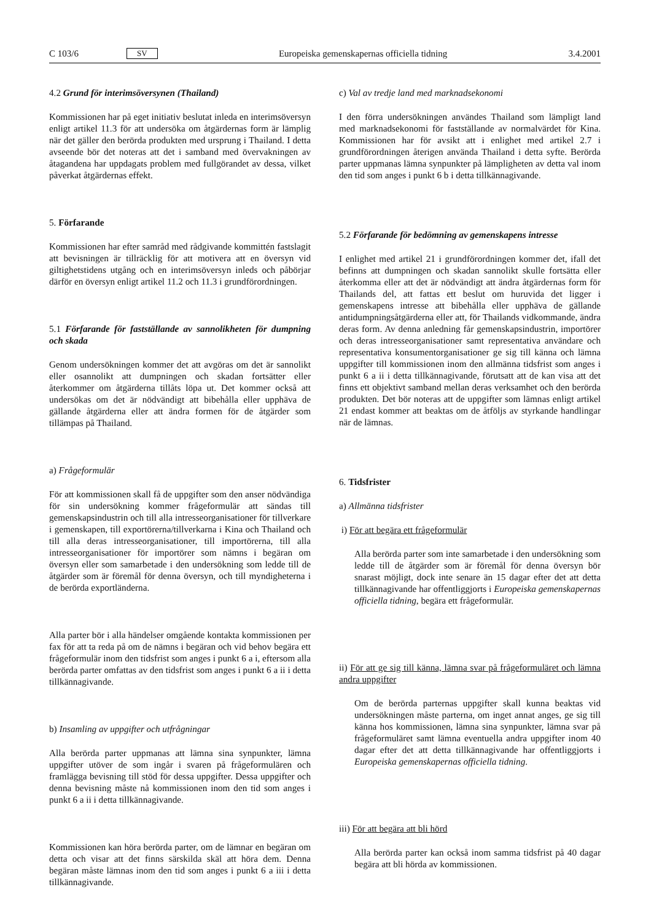C 103/6 SV Europeiska gemenskapernas officiella tidning 3.4.2001
4.2 Grund för interimsöversynen (Thailand)
Kommissionen har på eget initiativ beslutat inleda en interims­översyn enligt artikel 11.3 för att undersöka om åtgärdernas form är lämplig när det gäller den berörda produkten med ursprung i Thailand. I detta avseende bör det noteras att det i samband med övervakningen av åtagandena har uppdagats problem med fullgörandet av dessa, vilket påverkat åtgärdernas effekt.
5. Förfarande
Kommissionen har efter samråd med rådgivande kommittén fastslagit att bevisningen är tillräcklig för att motivera att en översyn vid giltighetstidens utgång och en interimsöversyn in­leds och påbörjar därför en översyn enligt artikel 11.2 och 11.3 i grundförordningen.
5.1 Förfarande för fastställande av sannolikheten för dump­ning och skada
Genom undersökningen kommer det att avgöras om det är sannolikt eller osannolikt att dumpningen och skadan fortsätter eller återkommer om åtgärderna tillåts löpa ut. Det kommer också att undersökas om det är nödvändigt att bibehålla eller upphäva de gällande åtgärderna eller att ändra formen för de åtgärder som tillämpas på Thailand.
a) Frågeformulär
För att kommissionen skall få de uppgifter som den anser nödvändiga för sin undersökning kommer frågeformulär att sändas till gemenskapsindustrin och till alla intresseorganisatio­ner för tillverkare i gemenskapen, till exportörerna/tillverkarna i Kina och Thailand och till alla deras intresseorganisationer, till importörerna, till alla intresseorganisationer för importörer som nämns i begäran om översyn eller som samarbetade i den undersökning som ledde till de åtgärder som är föremål för denna översyn, och till myndigheterna i de berörda export­länderna.
Alla parter bör i alla händelser omgående kontakta kommis­sionen per fax för att ta reda på om de nämns i begäran och vid behov begära ett frågeformulär inom den tidsfrist som anges i punkt 6 a i, eftersom alla berörda parter omfattas av den tidsfrist som anges i punkt 6 a ii i detta tillkännagivande.
b) Insamling av uppgifter och utfrågningar
Alla berörda parter uppmanas att lämna sina synpunkter, lämna uppgifter utöver de som ingår i svaren på frågeformu­lären och framlägga bevisning till stöd för dessa uppgifter. Dessa uppgifter och denna bevisning måste nå kommissionen inom den tid som anges i punkt 6 a ii i detta tillkännagivande.
Kommissionen kan höra berörda parter, om de lämnar en begäran om detta och visar att det finns särskilda skäl att höra dem. Denna begäran måste lämnas inom den tid som anges i punkt 6 a iii i detta tillkännagivande.
c) Val av tredje land med marknadsekonomi
I den förra undersökningen användes Thailand som lämpligt land med marknadsekonomi för fastställande av normalvärdet för Kina. Kommissionen har för avsikt att i enlighet med artikel 2.7 i grundförordningen återigen använda Thailand i detta syfte. Berörda parter uppmanas lämna synpunkter på lämplig­heten av detta val inom den tid som anges i punkt 6 b i detta tillkännagivande.
5.2 Förfarande för bedömning av gemenskapens intresse
I enlighet med artikel 21 i grundförordningen kommer det, ifall det befinns att dumpningen och skadan sannolikt skulle fort­sätta eller återkomma eller att det är nödvändigt att ändra åtgärdernas form för Thailands del, att fattas ett beslut om huruvida det ligger i gemenskapens intresse att bibehålla eller upphäva de gällande antidumpningsåtgärderna eller att, för Thailands vidkommande, ändra deras form. Av denna anled­ning får gemenskapsindustrin, importörer och deras intresseor­ganisationer samt representativa användare och representativa konsumentorganisationer ge sig till känna och lämna uppgifter till kommissionen inom den allmänna tidsfrist som anges i punkt 6 a ii i detta tillkännagivande, förutsatt att de kan visa att det finns ett objektivt samband mellan deras verksamhet och den berörda produkten. Det bör noteras att de uppgifter som lämnas enligt artikel 21 endast kommer att beaktas om de åtföljs av styrkande handlingar när de lämnas.
6. Tidsfrister
a) Allmänna tidsfrister
i) För att begära ett frågeformulär
Alla berörda parter som inte samarbetade i den undersök­ning som ledde till de åtgärder som är föremål för denna översyn bör snarast möjligt, dock inte senare än 15 dagar efter det att detta tillkännagivande har offentliggjorts i Euro­peiska gemenskapernas officiella tidning, begära ett frågeformu­lär.
ii) För att ge sig till känna, lämna svar på frågeformuläret och lämna andra uppgifter
Om de berörda parternas uppgifter skall kunna beaktas vid undersökningen måste parterna, om inget annat anges, ge sig till känna hos kommissionen, lämna sina synpunkter, lämna svar på frågeformuläret samt lämna eventuella andra uppgifter inom 40 dagar efter det att detta tillkännagivande har offentliggjorts i Europeiska gemenskapernas officiella tid­ning.
iii) För att begära att bli hörd
Alla berörda parter kan också inom samma tidsfrist på 40 dagar begära att bli hörda av kommissionen.